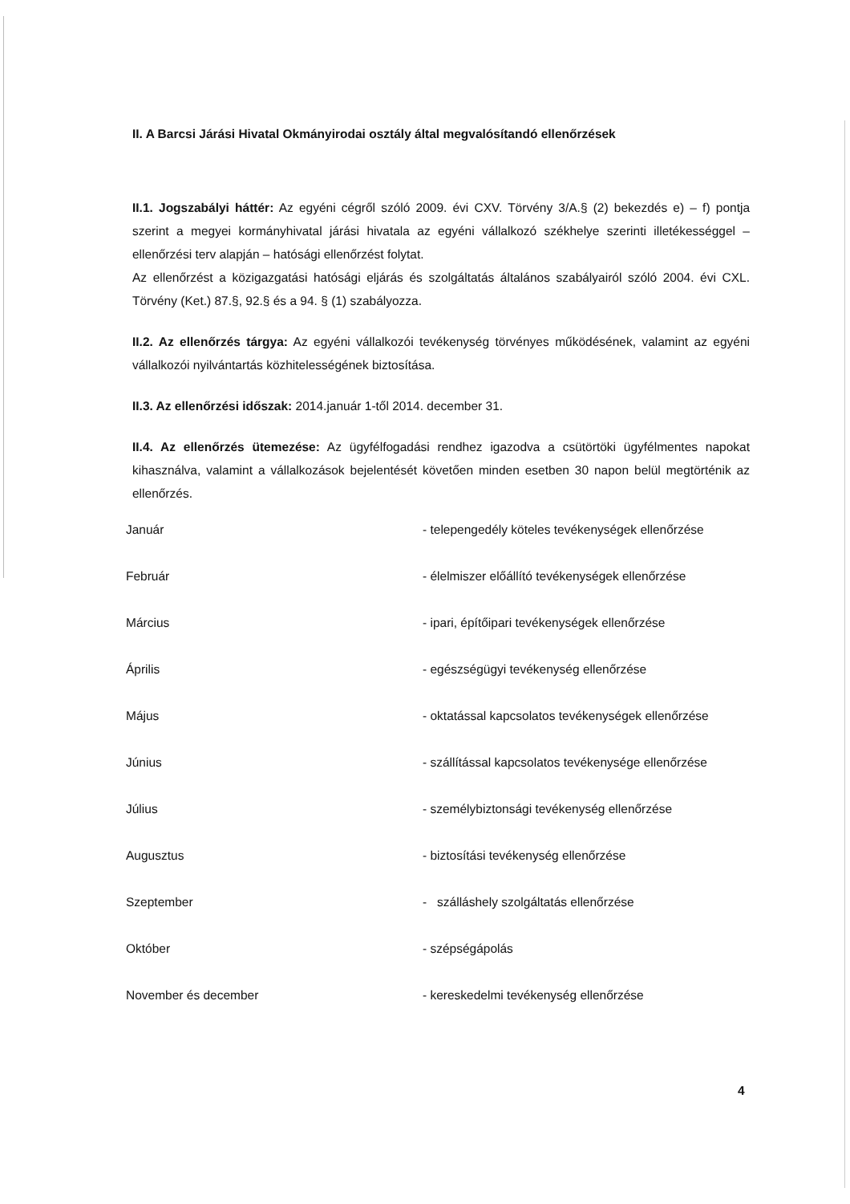II. A Barcsi Járási Hivatal Okmányirodai osztály által megvalósítandó ellenőrzések
II.1. Jogszabályi háttér: Az egyéni cégről szóló 2009. évi CXV. Törvény 3/A.§ (2) bekezdés e) – f) pontja szerint a megyei kormányhivatal járási hivatala az egyéni vállalkozó székhelye szerinti illetékességgel – ellenőrzési terv alapján – hatósági ellenőrzést folytat.
Az ellenőrzést a közigazgatási hatósági eljárás és szolgáltatás általános szabályairól szóló 2004. évi CXL. Törvény (Ket.) 87.§, 92.§ és a 94. § (1) szabályozza.
II.2. Az ellenőrzés tárgya: Az egyéni vállalkozói tevékenység törvényes működésének, valamint az egyéni vállalkozói nyilvántartás közhitelességének biztosítása.
II.3. Az ellenőrzési időszak: 2014.január 1-től 2014. december 31.
II.4. Az ellenőrzés ütemezése: Az ügyfélfogadási rendhez igazodva a csütörtöki ügyfélmentes napokat kihasználva, valamint a vállalkozások bejelentését követően minden esetben 30 napon belül megtörténik az ellenőrzés.
| Január | - telepengedély köteles tevékenységek ellenőrzése |
| Február | - élelmiszer előállító tevékenységek ellenőrzése |
| Március | - ipari, építőipari tevékenységek ellenőrzése |
| Április | - egészségügyi tevékenység ellenőrzése |
| Május | - oktatással kapcsolatos tevékenységek ellenőrzése |
| Június | - szállítással kapcsolatos tevékenysége ellenőrzése |
| Július | - személybiztonsági tevékenység ellenőrzése |
| Augusztus | - biztosítási tevékenység ellenőrzése |
| Szeptember | - szálláshely szolgáltatás ellenőrzése |
| Október | - szépségápolás |
| November és december | - kereskedelmi tevékenység ellenőrzése |
4